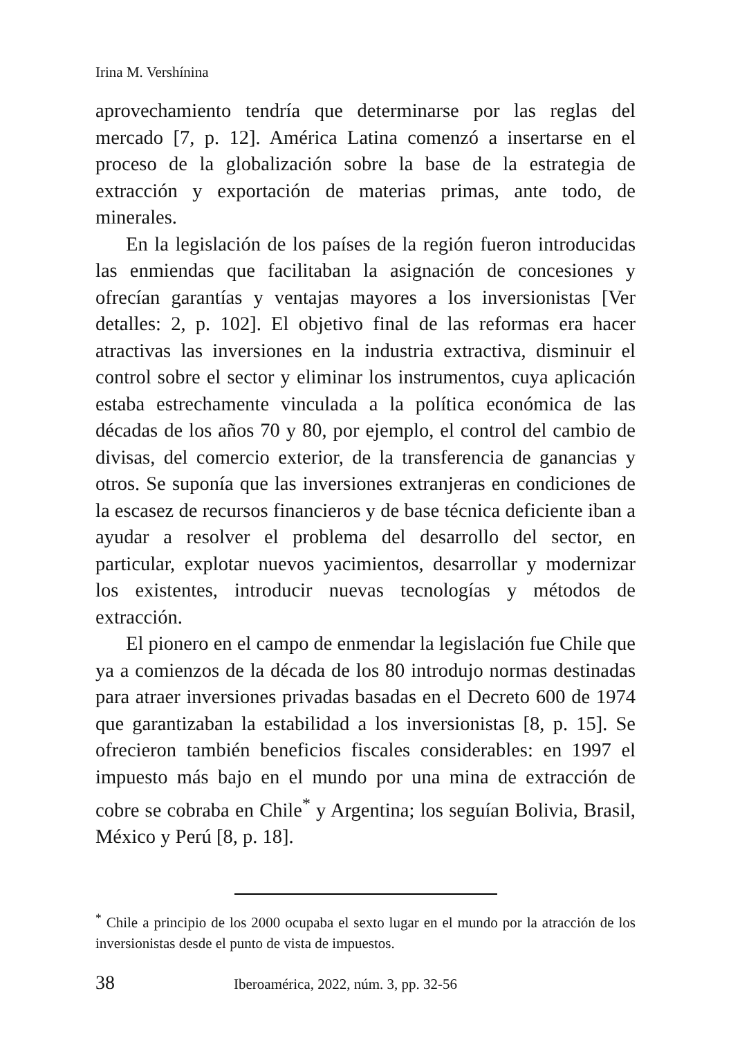Irina M. Vershínina
aprovechamiento tendría que determinarse por las reglas del mercado [7, p. 12]. América Latina comenzó a insertarse en el proceso de la globalización sobre la base de la estrategia de extracción y exportación de materias primas, ante todo, de minerales.
En la legislación de los países de la región fueron introducidas las enmiendas que facilitaban la asignación de concesiones y ofrecían garantías y ventajas mayores a los inversionistas [Ver detalles: 2, p. 102]. El objetivo final de las reformas era hacer atractivas las inversiones en la industria extractiva, disminuir el control sobre el sector y eliminar los instrumentos, cuya aplicación estaba estrechamente vinculada a la política económica de las décadas de los años 70 y 80, por ejemplo, el control del cambio de divisas, del comercio exterior, de la transferencia de ganancias y otros. Se suponía que las inversiones extranjeras en condiciones de la escasez de recursos financieros y de base técnica deficiente iban a ayudar a resolver el problema del desarrollo del sector, en particular, explotar nuevos yacimientos, desarrollar y modernizar los existentes, introducir nuevas tecnologías y métodos de extracción.
El pionero en el campo de enmendar la legislación fue Chile que ya a comienzos de la década de los 80 introdujo normas destinadas para atraer inversiones privadas basadas en el Decreto 600 de 1974 que garantizaban la estabilidad a los inversionistas [8, p. 15]. Se ofrecieron también beneficios fiscales considerables: en 1997 el impuesto más bajo en el mundo por una mina de extracción de cobre se cobraba en Chile<sup>*</sup> y Argentina; los seguían Bolivia, Brasil, México y Perú [8, p. 18].
<sup>*</sup> Chile a principio de los 2000 ocupaba el sexto lugar en el mundo por la atracción de los inversionistas desde el punto de vista de impuestos.
38 Iberoamérica, 2022, núm. 3, pp. 32-56